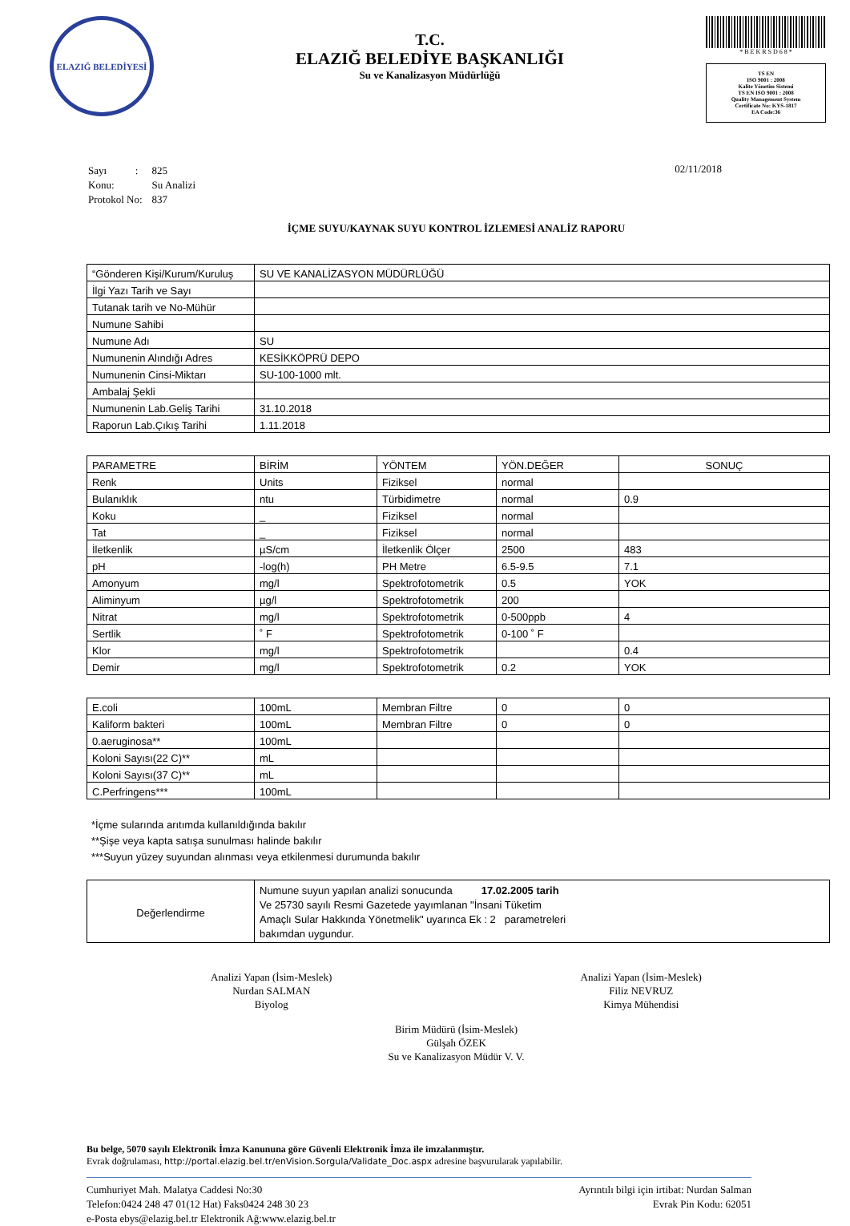ELAZIĞ BELEDİYESİ
T.C.
ELAZIĞ BELEDİYE BAŞKANLIĞI
Su ve Kanalizasyon Müdürlüğü
* B E K R S D 6 8 *
TS EN
ISO 9001 : 2008
Kalite Yönetim Sistemi
TS EN ISO 9001 : 2008
Quality Management System
Certificate No: KYS-1817
EA Code:36
| Sayı : | 825 |
| Konu: | Su Analizi |
| Protokol No: | 837 |
02/11/2018
İÇME SUYU/KAYNAK SUYU KONTROL İZLEMESİ ANALİZ RAPORU
| “Gönderen Kişi/Kurum/Kuruluş | SU VE KANALİZASYON MÜDÜRLÜĞÜ |
| İlgi Yazı Tarih ve Sayı | |
| Tutanak tarih ve No-Mühür | |
| Numune Sahibi | |
| Numune Adı | SU |
| Numunenin Alındığı Adres | KESİKKÖPRÜ DEPO |
| Numunenin Cinsi-Miktarı | SU-100-1000 mlt. |
| Ambalaj Şekli | |
| Numunenin Lab.Geliş Tarihi | 31.10.2018 |
| Raporun Lab.Çıkış Tarihi | 1.11.2018 |
| PARAMETRE | BİRİM | YÖNTEM | YÖN.DEĞER | SONUÇ |
| Renk | Units | Fiziksel | normal | |
| Bulanıklık | ntu | Türbidimetre | normal | 0.9 |
| Koku | _ | Fiziksel | normal | |
| Tat | _ | Fiziksel | normal | |
| İletkenlik | µS/cm | İletkenlik Ölçer | 2500 | 483 |
| pH | -log(h) | PH Metre | 6.5-9.5 | 7.1 |
| Amonyum | mg/l | Spektrofotometrik | 0.5 | YOK |
| Aliminyum | µg/l | Spektrofotometrik | 200 | |
| Nitrat | mg/l | Spektrofotometrik | 0-500ppb | 4 |
| Sertlik | ˚ F | Spektrofotometrik | 0-100 ˚ F | |
| Klor | mg/l | Spektrofotometrik | | 0.4 |
| Demir | mg/l | Spektrofotometrik | 0.2 | YOK |
| E.coli | 100mL | Membran Filtre | 0 | 0 |
| Kaliform bakteri | 100mL | Membran Filtre | 0 | 0 |
| 0.aeruginosa** | 100mL | | | |
| Koloni Sayısı(22 C)** | mL | | | |
| Koloni Sayısı(37 C)** | mL | | | |
| C.Perfringens*** | 100mL | | | |
*İçme sularında arıtımda kullanıldığında bakılır
**Şişe veya kapta satışa sunulması halinde bakılır
***Suyun yüzey suyundan alınması veya etkilenmesi durumunda bakılır
| Değerlendirme | Numune suyun yapılan analizi sonucunda 17.02.2005 tarih Ve 25730 sayılı Resmi Gazetede yayımlanan "İnsani Tüketim Amaçlı Sular Hakkında Yönetmelik" uyarınca Ek : 2 parametreleri bakımdan uygundur. |
Analizi Yapan (İsim-Meslek)
Nurdan SALMAN
Biyolog
Analizi Yapan (İsim-Meslek)
Filiz NEVRUZ
Kimya Mühendisi
Birim Müdürü (İsim-Meslek)
Gülşah ÖZEK
Su ve Kanalizasyon Müdür V. V.
Bu belge, 5070 sayılı Elektronik İmza Kanununa göre Güvenli Elektronik İmza ile imzalanmıştır.
Evrak doğrulaması, http://portal.elazig.bel.tr/enVision.Sorgula/Validate_Doc.aspx adresine başvurularak yapılabilir.
Cumhuriyet Mah. Malatya Caddesi No:30
Telefon:0424 248 47 01(12 Hat) Faks0424 248 30 23
e-Posta ebys@elazig.bel.tr Elektronik Ağ:www.elazig.bel.tr
Ayrıntılı bilgi için irtibat: Nurdan Salman
Evrak Pin Kodu: 62051